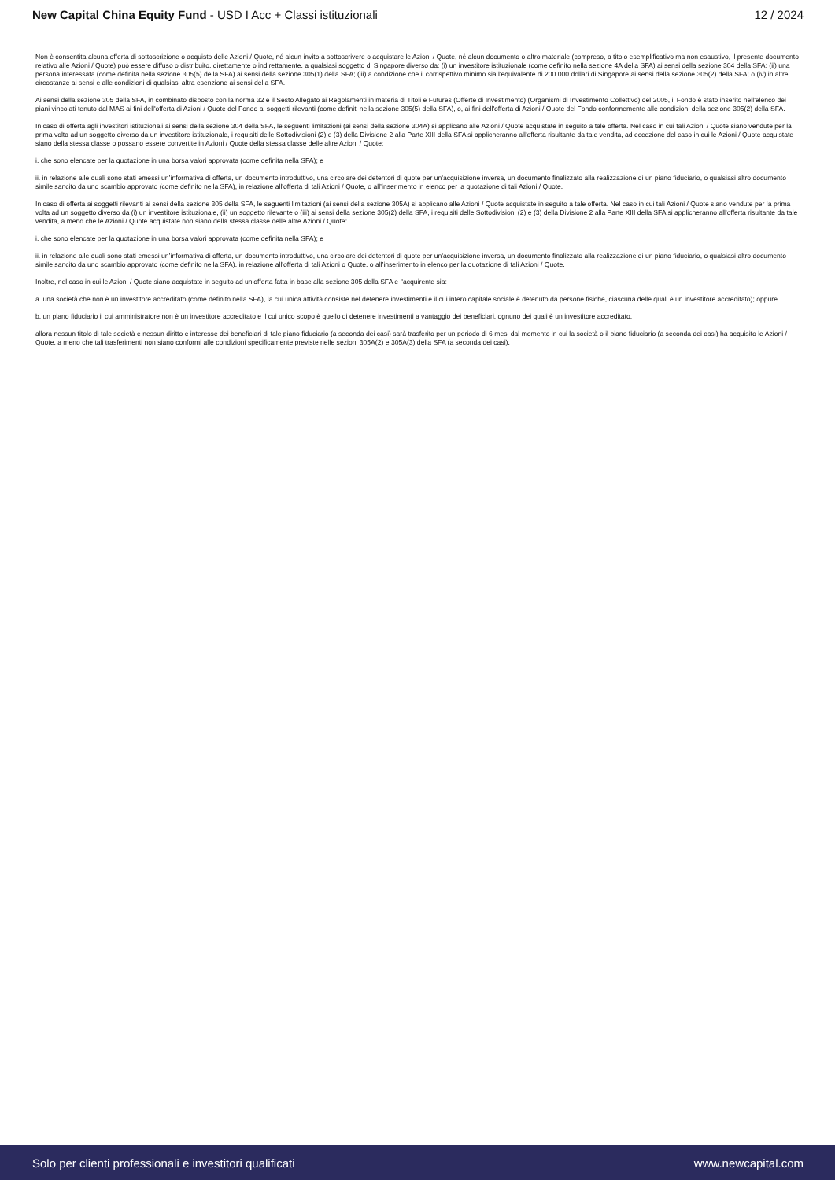New Capital China Equity Fund - USD I Acc + Classi istituzionali
12 / 2024
Non è consentita alcuna offerta di sottoscrizione o acquisto delle Azioni / Quote, né alcun invito a sottoscrivere o acquistare le Azioni / Quote, né alcun documento o altro materiale (compreso, a titolo esemplificativo ma non esaustivo, il presente documento relativo alle Azioni / Quote) può essere diffuso o distribuito, direttamente o indirettamente, a qualsiasi soggetto di Singapore diverso da: (i) un investitore istituzionale (come definito nella sezione 4A della SFA) ai sensi della sezione 304 della SFA; (ii) una persona interessata (come definita nella sezione 305(5) della SFA) ai sensi della sezione 305(1) della SFA; (iii) a condizione che il corrispettivo minimo sia l'equivalente di 200.000 dollari di Singapore ai sensi della sezione 305(2) della SFA; o (iv) in altre circostanze ai sensi e alle condizioni di qualsiasi altra esenzione ai sensi della SFA.
Ai sensi della sezione 305 della SFA, in combinato disposto con la norma 32 e il Sesto Allegato ai Regolamenti in materia di Titoli e Futures (Offerte di Investimento) (Organismi di Investimento Collettivo) del 2005, il Fondo è stato inserito nell'elenco dei piani vincolati tenuto dal MAS ai fini dell'offerta di Azioni / Quote del Fondo ai soggetti rilevanti (come definiti nella sezione 305(5) della SFA), o, ai fini dell'offerta di Azioni / Quote del Fondo conformemente alle condizioni della sezione 305(2) della SFA.
In caso di offerta agli investitori istituzionali ai sensi della sezione 304 della SFA, le seguenti limitazioni (ai sensi della sezione 304A) si applicano alle Azioni / Quote acquistate in seguito a tale offerta. Nel caso in cui tali Azioni / Quote siano vendute per la prima volta ad un soggetto diverso da un investitore istituzionale, i requisiti delle Sottodivisioni (2) e (3) della Divisione 2 alla Parte XIII della SFA si applicheranno all'offerta risultante da tale vendita, ad eccezione del caso in cui le Azioni / Quote acquistate siano della stessa classe o possano essere convertite in Azioni / Quote della stessa classe delle altre Azioni / Quote:
i. che sono elencate per la quotazione in una borsa valori approvata (come definita nella SFA); e
ii. in relazione alle quali sono stati emessi un’informativa di offerta, un documento introduttivo, una circolare dei detentori di quote per un'acquisizione inversa, un documento finalizzato alla realizzazione di un piano fiduciario, o qualsiasi altro documento simile sancito da uno scambio approvato (come definito nella SFA), in relazione all'offerta di tali Azioni / Quote, o all’inserimento in elenco per la quotazione di tali Azioni / Quote.
In caso di offerta ai soggetti rilevanti ai sensi della sezione 305 della SFA, le seguenti limitazioni (ai sensi della sezione 305A) si applicano alle Azioni / Quote acquistate in seguito a tale offerta. Nel caso in cui tali Azioni / Quote siano vendute per la prima volta ad un soggetto diverso da (i) un investitore istituzionale, (ii) un soggetto rilevante o (iii) ai sensi della sezione 305(2) della SFA, i requisiti delle Sottodivisioni (2) e (3) della Divisione 2 alla Parte XIII della SFA si applicheranno all'offerta risultante da tale vendita, a meno che le Azioni / Quote acquistate non siano della stessa classe delle altre Azioni / Quote:
i. che sono elencate per la quotazione in una borsa valori approvata (come definita nella SFA); e
ii. in relazione alle quali sono stati emessi un’informativa di offerta, un documento introduttivo, una circolare dei detentori di quote per un'acquisizione inversa, un documento finalizzato alla realizzazione di un piano fiduciario, o qualsiasi altro documento simile sancito da uno scambio approvato (come definito nella SFA), in relazione all'offerta di tali Azioni o Quote, o all’inserimento in elenco per la quotazione di tali Azioni / Quote.
Inoltre, nel caso in cui le Azioni / Quote siano acquistate in seguito ad un'offerta fatta in base alla sezione 305 della SFA e l'acquirente sia:
a. una società che non è un investitore accreditato (come definito nella SFA), la cui unica attività consiste nel detenere investimenti e il cui intero capitale sociale è detenuto da persone fisiche, ciascuna delle quali è un investitore accreditato); oppure
b. un piano fiduciario il cui amministratore non è un investitore accreditato e il cui unico scopo è quello di detenere investimenti a vantaggio dei beneficiari, ognuno dei quali è un investitore accreditato,
allora nessun titolo di tale società e nessun diritto e interesse dei beneficiari di tale piano fiduciario (a seconda dei casi) sarà trasferito per un periodo di 6 mesi dal momento in cui la società o il piano fiduciario (a seconda dei casi) ha acquisito le Azioni / Quote, a meno che tali trasferimenti non siano conformi alle condizioni specificamente previste nelle sezioni 305A(2) e 305A(3) della SFA (a seconda dei casi).
Solo per clienti professionali e investitori qualificati
www.newcapital.com